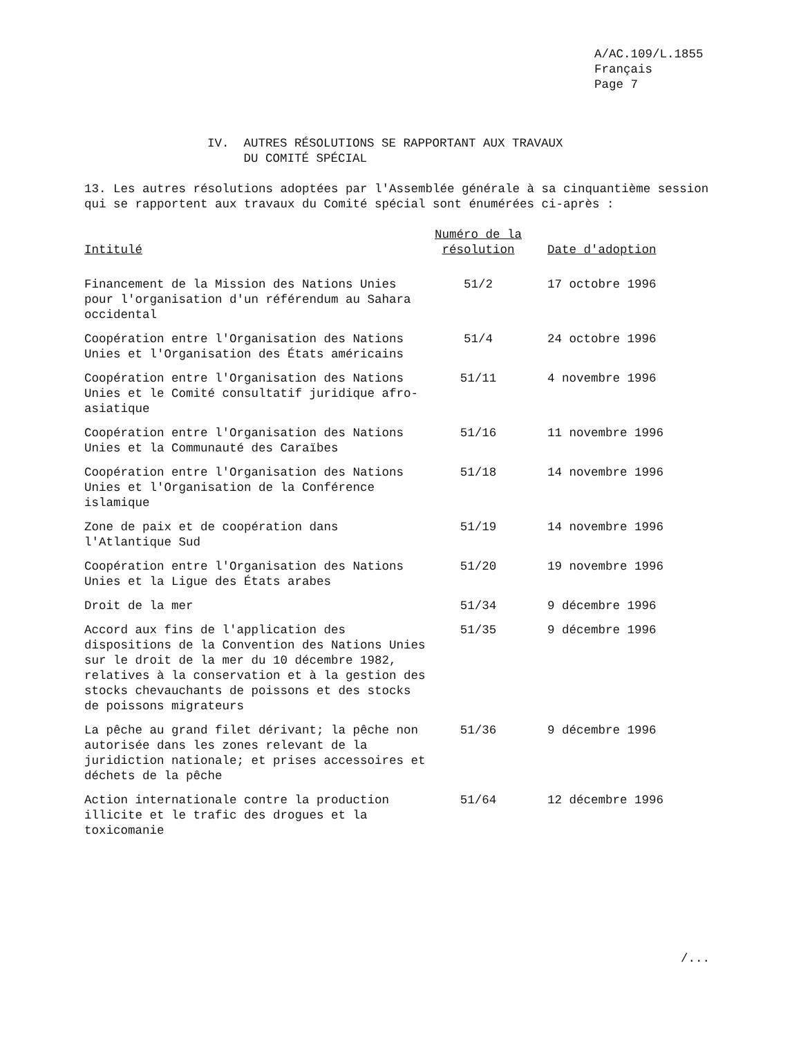A/AC.109/L.1855
Français
Page 7
IV. AUTRES RÉSOLUTIONS SE RAPPORTANT AUX TRAVAUX
DU COMITÉ SPÉCIAL
13. Les autres résolutions adoptées par l'Assemblée générale à sa cinquantième session qui se rapportent aux travaux du Comité spécial sont énumérées ci-après :
| Intitulé | Numéro de la résolution | Date d'adoption |
| --- | --- | --- |
| Financement de la Mission des Nations Unies pour l'organisation d'un référendum au Sahara occidental | 51/2 | 17 octobre 1996 |
| Coopération entre l'Organisation des Nations Unies et l'Organisation des États américains | 51/4 | 24 octobre 1996 |
| Coopération entre l'Organisation des Nations Unies et le Comité consultatif juridique afro-asiatique | 51/11 | 4 novembre 1996 |
| Coopération entre l'Organisation des Nations Unies et la Communauté des Caraïbes | 51/16 | 11 novembre 1996 |
| Coopération entre l'Organisation des Nations Unies et l'Organisation de la Conférence islamique | 51/18 | 14 novembre 1996 |
| Zone de paix et de coopération dans l'Atlantique Sud | 51/19 | 14 novembre 1996 |
| Coopération entre l'Organisation des Nations Unies et la Ligue des États arabes | 51/20 | 19 novembre 1996 |
| Droit de la mer | 51/34 | 9 décembre 1996 |
| Accord aux fins de l'application des dispositions de la Convention des Nations Unies sur le droit de la mer du 10 décembre 1982, relatives à la conservation et à la gestion des stocks chevauchants de poissons et des stocks de poissons migrateurs | 51/35 | 9 décembre 1996 |
| La pêche au grand filet dérivant; la pêche non autorisée dans les zones relevant de la juridiction nationale; et prises accessoires et déchets de la pêche | 51/36 | 9 décembre 1996 |
| Action internationale contre la production illicite et le trafic des drogues et la toxicomanie | 51/64 | 12 décembre 1996 |
/...